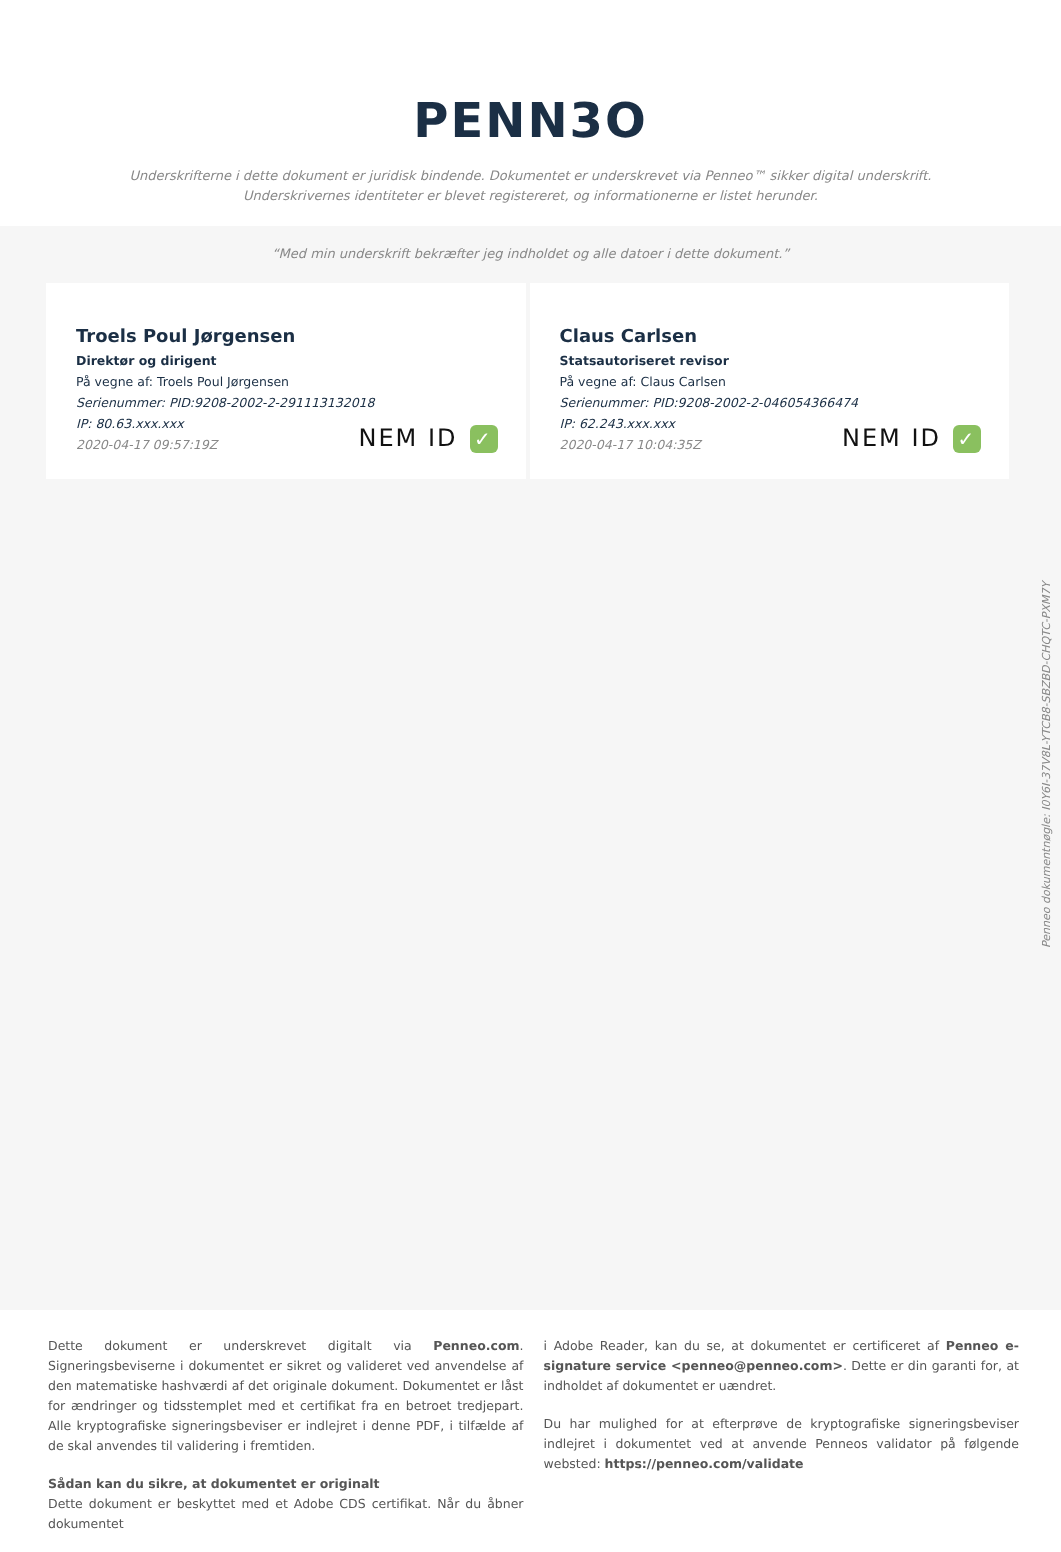PENN3O
Underskrifterne i dette dokument er juridisk bindende. Dokumentet er underskrevet via Penneo™ sikker digital underskrift.
Underskrivernes identiteter er blevet registereret, og informationerne er listet herunder.
“Med min underskrift bekræfter jeg indholdet og alle datoer i dette dokument.”
Troels Poul Jørgensen
Direktør og dirigent
På vegne af: Troels Poul Jørgensen
Serienummer: PID:9208-2002-2-291113132018
IP: 80.63.xxx.xxx
2020-04-17 09:57:19Z
NEM ID ✓
Claus Carlsen
Statsautoriseret revisor
På vegne af: Claus Carlsen
Serienummer: PID:9208-2002-2-046054366474
IP: 62.243.xxx.xxx
2020-04-17 10:04:35Z
NEM ID ✓
Penneo dokumentnøgle: I0Y6I-37V8L-YTCB8-SBZBD-CHQTC-PXM7Y
Dette dokument er underskrevet digitalt via Penneo.com. Signeringsbeviserne i dokumentet er sikret og valideret ved anvendelse af den matematiske hashværdi af det originale dokument. Dokumentet er låst for ændringer og tidsstemplet med et certifikat fra en betroet tredjepart. Alle kryptografiske signeringsbeviser er indlejret i denne PDF, i tilfælde af de skal anvendes til validering i fremtiden.
Sådan kan du sikre, at dokumentet er originalt
Dette dokument er beskyttet med et Adobe CDS certifikat. Når du åbner dokumentet
i Adobe Reader, kan du se, at dokumentet er certificeret af Penneo e-signature service <penneo@penneo.com>. Dette er din garanti for, at indholdet af dokumentet er uændret.
Du har mulighed for at efterprøve de kryptografiske signeringsbeviser indlejret i dokumentet ved at anvende Penneos validator på følgende websted: https://penneo.com/validate